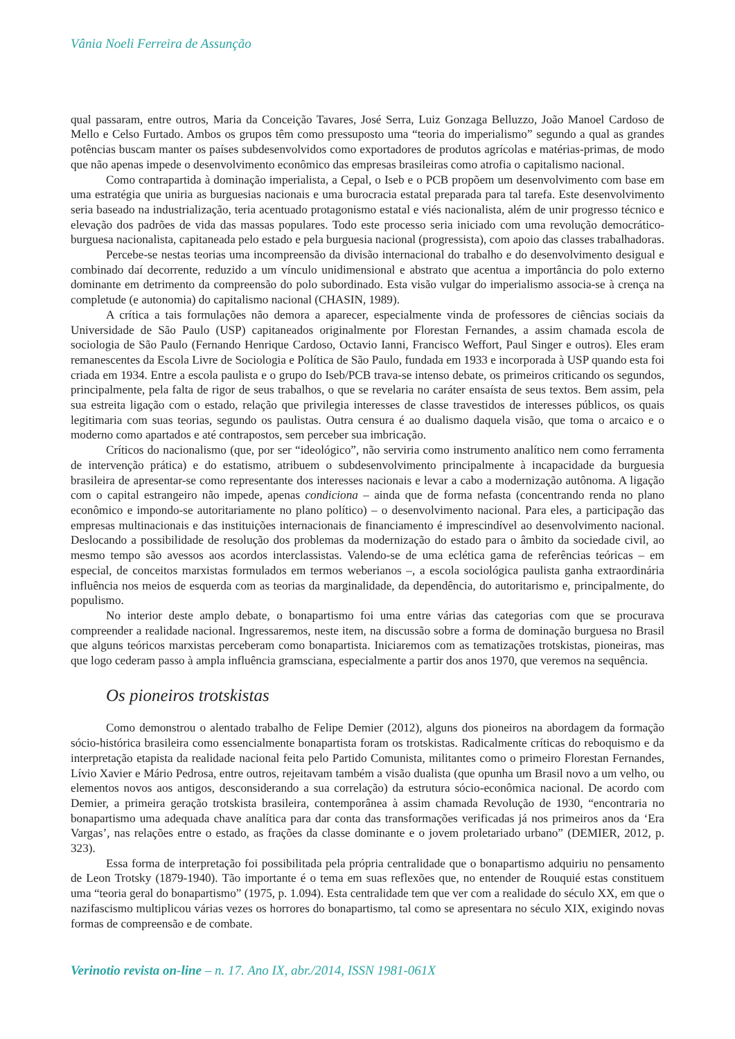Vânia Noeli Ferreira de Assunção
qual passaram, entre outros, Maria da Conceição Tavares, José Serra, Luiz Gonzaga Belluzzo, João Manoel Cardoso de Mello e Celso Furtado. Ambos os grupos têm como pressuposto uma “teoria do imperialismo” segundo a qual as grandes potências buscam manter os países subdesenvolvidos como exportadores de produtos agrícolas e matérias-primas, de modo que não apenas impede o desenvolvimento econômico das empresas brasileiras como atrofia o capitalismo nacional.
Como contrapartida à dominação imperialista, a Cepal, o Iseb e o PCB propõem um desenvolvimento com base em uma estratégia que uniria as burguesias nacionais e uma burocracia estatal preparada para tal tarefa. Este desenvolvimento seria baseado na industrialização, teria acentuado protagonismo estatal e viés nacionalista, além de unir progresso técnico e elevação dos padrões de vida das massas populares. Todo este processo seria iniciado com uma revolução democrático-burguesa nacionalista, capitaneada pelo estado e pela burguesia nacional (progressista), com apoio das classes trabalhadoras.
Percebe-se nestas teorias uma incompreensão da divisão internacional do trabalho e do desenvolvimento desigual e combinado daí decorrente, reduzido a um vínculo unidimensional e abstrato que acentua a importância do polo externo dominante em detrimento da compreensão do polo subordinado. Esta visão vulgar do imperialismo associa-se à crença na completude (e autonomia) do capitalismo nacional (CHASIN, 1989).
A crítica a tais formulações não demora a aparecer, especialmente vinda de professores de ciências sociais da Universidade de São Paulo (USP) capitaneados originalmente por Florestan Fernandes, a assim chamada escola de sociologia de São Paulo (Fernando Henrique Cardoso, Octavio Ianni, Francisco Weffort, Paul Singer e outros). Eles eram remanescentes da Escola Livre de Sociologia e Política de São Paulo, fundada em 1933 e incorporada à USP quando esta foi criada em 1934. Entre a escola paulista e o grupo do Iseb/PCB trava-se intenso debate, os primeiros criticando os segundos, principalmente, pela falta de rigor de seus trabalhos, o que se revelaria no caráter ensaísta de seus textos. Bem assim, pela sua estreita ligação com o estado, relação que privilegia interesses de classe travestidos de interesses públicos, os quais legitimaria com suas teorias, segundo os paulistas. Outra censura é ao dualismo daquela visão, que toma o arcaico e o moderno como apartados e até contrapostos, sem perceber sua imbricação.
Críticos do nacionalismo (que, por ser “ideológico”, não serviria como instrumento analítico nem como ferramenta de intervenção prática) e do estatismo, atribuem o subdesenvolvimento principalmente à incapacidade da burguesia brasileira de apresentar-se como representante dos interesses nacionais e levar a cabo a modernização autônoma. A ligação com o capital estrangeiro não impede, apenas condiciona – ainda que de forma nefasta (concentrando renda no plano econômico e impondo-se autoritariamente no plano político) – o desenvolvimento nacional. Para eles, a participação das empresas multinacionais e das instituições internacionais de financiamento é imprescindível ao desenvolvimento nacional. Deslocando a possibilidade de resolução dos problemas da modernização do estado para o âmbito da sociedade civil, ao mesmo tempo são avessos aos acordos interclassistas. Valendo-se de uma eclética gama de referências teóricas – em especial, de conceitos marxistas formulados em termos weberianos –, a escola sociológica paulista ganha extraordinária influência nos meios de esquerda com as teorias da marginalidade, da dependência, do autoritarismo e, principalmente, do populismo.
No interior deste amplo debate, o bonapartismo foi uma entre várias das categorias com que se procurava compreender a realidade nacional. Ingressaremos, neste item, na discussão sobre a forma de dominação burguesa no Brasil que alguns teóricos marxistas perceberam como bonapartista. Iniciaremos com as tematizações trotskistas, pioneiras, mas que logo cederam passo à ampla influência gramsciana, especialmente a partir dos anos 1970, que veremos na sequência.
Os pioneiros trotskistas
Como demonstrou o alentado trabalho de Felipe Demier (2012), alguns dos pioneiros na abordagem da formação sócio-histórica brasileira como essencialmente bonapartista foram os trotskistas. Radicalmente críticas do reboquismo e da interpretação etapista da realidade nacional feita pelo Partido Comunista, militantes como o primeiro Florestan Fernandes, Lívio Xavier e Mário Pedrosa, entre outros, rejeitavam também a visão dualista (que opunha um Brasil novo a um velho, ou elementos novos aos antigos, desconsiderando a sua correlação) da estrutura sócio-econômica nacional. De acordo com Demier, a primeira geração trotskista brasileira, contemporânea à assim chamada Revolução de 1930, “encontraria no bonapartismo uma adequada chave analítica para dar conta das transformações verificadas já nos primeiros anos da ‘Era Vargas’, nas relações entre o estado, as frações da classe dominante e o jovem proletariado urbano” (DEMIER, 2012, p. 323).
Essa forma de interpretação foi possibilitada pela própria centralidade que o bonapartismo adquiriu no pensamento de Leon Trotsky (1879-1940). Tão importante é o tema em suas reflexões que, no entender de Rouquié estas constituem uma “teoria geral do bonapartismo” (1975, p. 1.094). Esta centralidade tem que ver com a realidade do século XX, em que o nazifascismo multiplicou várias vezes os horrores do bonapartismo, tal como se apresentara no século XIX, exigindo novas formas de compreensão e de combate.
Verinotio revista on-line – n. 17. Ano IX, abr./2014, ISSN 1981-061X